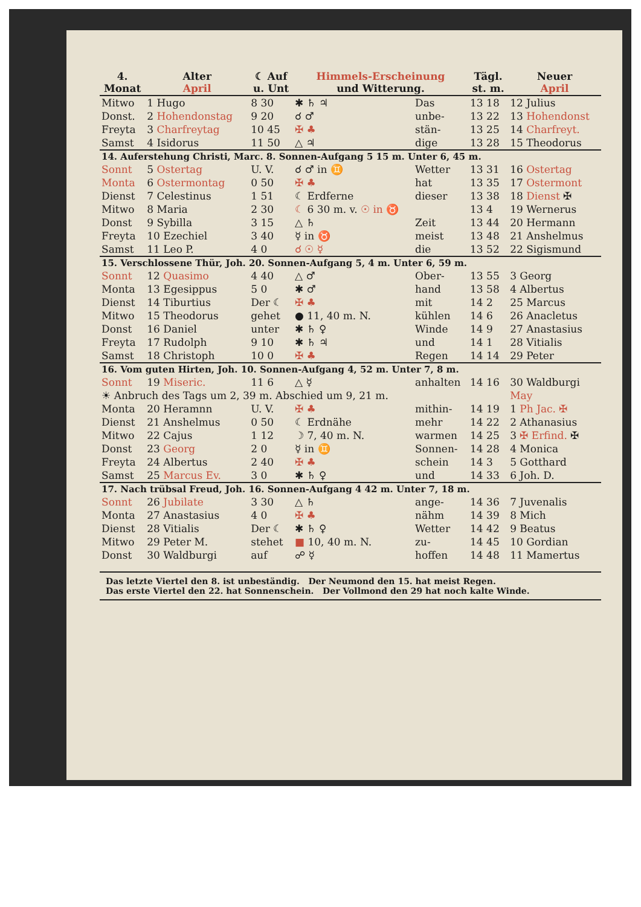| 4. Monat | Alter April | | ☾ Auf u. Unt | Himmels-Erscheinung und Witterung. | | Tägl. st. m. | Neuer April |
| --- | --- | --- | --- | --- | --- | --- | --- |
| Mitwo | 1 Hugo | | 8 30 | ✱ ♄ ♃ | Das | 13 18 | 12 Julius |
| Donst. | 2 Hohendonstag | | 9 20 | ☌ ♂ | unbe- | 13 22 | 13 Hohendonst |
| Freyta | 3 Charfreytag | | 10 45 | ✠ ♣ | stän- | 13 25 | 14 Charfreyt. |
| Samst | 4 Isidorus | | 11 50 | △ ♃ | dige | 13 28 | 15 Theodorus |
| 14. Auferstehung Christi, Marc. 8. Sonnen-Aufgang 5 15 m. Unter 6, 45 m. | | | | | | | |
| Sonnt | 5 Ostertag | | U. V. | ☌ ♂ in ♊ | Wetter | 13 31 | 16 Ostertag |
| Monta | 6 Ostermontag | | 0 50 | ✠ ♣ | hat | 13 35 | 17 Ostermont |
| Dienst | 7 Celestinus | | 1 51 | ☾ Erdferne | dieser | 13 38 | 18 Dienst ✠ |
| Mitwo | 8 Maria | | 2 30 | ☾ 6 30 m. v. ☉ in ♉ | | 13 4 | 19 Wernerus |
| Donst | 9 Sybilla | | 3 15 | △ ♄ | Zeit | 13 44 | 20 Hermann |
| Freyta | 10 Ezechiel | | 3 40 | ☿ in ♉ | meist | 13 48 | 21 Anshelmus |
| Samst | 11 Leo P. | | 4 0 | ☌ ☉ ☿ | die | 13 52 | 22 Sigismund |
| 15. Verschlossene Thür, Joh. 20. Sonnen-Aufgang 5, 4 m. Unter 6, 59 m. | | | | | | | |
| Sonnt | 12 Quasimo | | 4 40 | △ ♂ | Ober- | 13 55 | 3 Georg |
| Monta | 13 Egesippus | | 5 0 | ✱ ♂ | hand | 13 58 | 4 Albertus |
| Dienst | 14 Tiburtius | | Der ☾ | ✠ ♣ | mit | 14 2 | 25 Marcus |
| Mitwo | 15 Theodorus | | gehet | ● 11, 40 m. N. | kühlen | 14 6 | 26 Anacletus |
| Donst | 16 Daniel | | unter | ✱ ♄ ♀ | Winde | 14 9 | 27 Anastasius |
| Freyta | 17 Rudolph | | 9 10 | ✱ ♄ ♃ | und | 14 1 | 28 Vitialis |
| Samst | 18 Christoph | | 10 0 | ✠ ♣ | Regen | 14 14 | 29 Peter |
| 16. Vom guten Hirten, Joh. 10. Sonnen-Aufgang 4, 52 m. Unter 7, 8 m. | | | | | | | |
| Sonnt | 19 Miseric. | | 11 6 | △ ☿ | anhalten | 14 16 | 30 Waldburgi |
| ☀ Anbruch des Tags um 2, 39 m. Abschied um 9, 21 m. | | | | | | | May |
| Monta | 20 Heramnn | | U. V. | ✠ ♣ | mithin- | 14 19 | 1 Ph Jac. ✠ |
| Dienst | 21 Anshelmus | | 0 50 | ☾ Erdnähe | mehr | 14 22 | 2 Athanasius |
| Mitwo | 22 Cajus | | 1 12 | ☽ 7, 40 m. N. | warmen | 14 25 | 3 ✠ Erfind. ✠ |
| Donst | 23 Georg | | 2 0 | ☿ in ♊ | Sonnen- | 14 28 | 4 Monica |
| Freyta | 24 Albertus | | 2 40 | ✠ ♣ | schein | 14 3 | 5 Gotthard |
| Samst | 25 Marcus Ev. | | 3 0 | ✱ ♄ ♀ | und | 14 33 | 6 Joh. D. |
| 17. Nach trübsal Freud, Joh. 16. Sonnen-Aufgang 4 42 m. Unter 7, 18 m. | | | | | | | |
| Sonnt | 26 Jubilate | | 3 30 | △ ♄ | ange- | 14 36 | 7 Juvenalis |
| Monta | 27 Anastasius | | 4 0 | ✠ ♣ | nähm | 14 39 | 8 Mich |
| Dienst | 28 Vitialis | | Der ☾ | ✱ ♄ ♀ | Wetter | 14 42 | 9 Beatus |
| Mitwo | 29 Peter M. | | stehet | ■ 10, 40 m. N. | zu- | 14 45 | 10 Gordian |
| Donst | 30 Waldburgi | | auf | ☍ ☿ | hoffen | 14 48 | 11 Mamertus |
Das letzte Viertel den 8. ist unbeständig. Der Neumond den 15. hat meist Regen.
Das erste Viertel den 22. hat Sonnenschein. Der Vollmond den 29 hat noch kalte Winde.